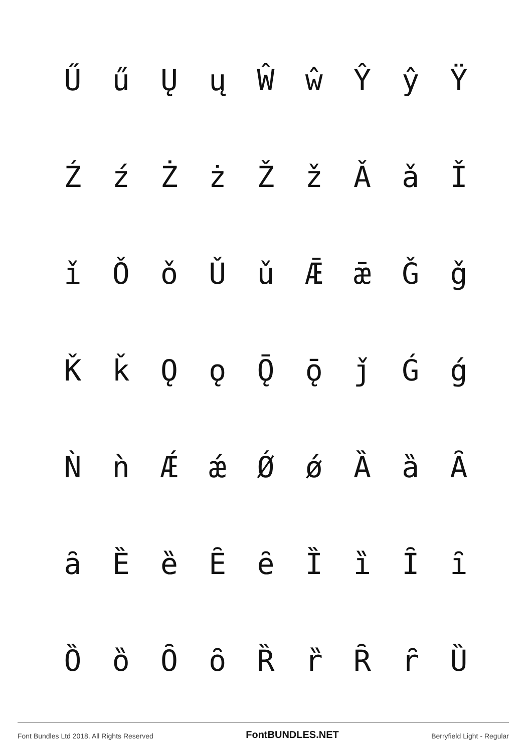Ű ű Ų ų Ŵ ŵ Ŷ ŷ Ÿ
Ź ź Ż ż Ž ž Ǎ ǎ Ǐ
ǐ Ǒ ǒ Ǔ ǔ Ǣ ǣ Ǧ ǧ
Ǩ ǩ Ǫ ǫ Ǭ ǭ ǰ Ǵ ǵ
Ǹ ǹ Ǽ ǽ Ǿ ǿ Ȁ ȁ Ȃ
ȃ Ȅ ȅ Ȇ ȇ Ȉ ȉ Ȋ ȋ
Ȍ ȍ Ȏ ȏ Ȑ ȑ Ȓ ȓ Ȕ
Font Bundles Ltd 2018. All Rights Reserved FontBUNDLES.NET Berryfield Light - Regular